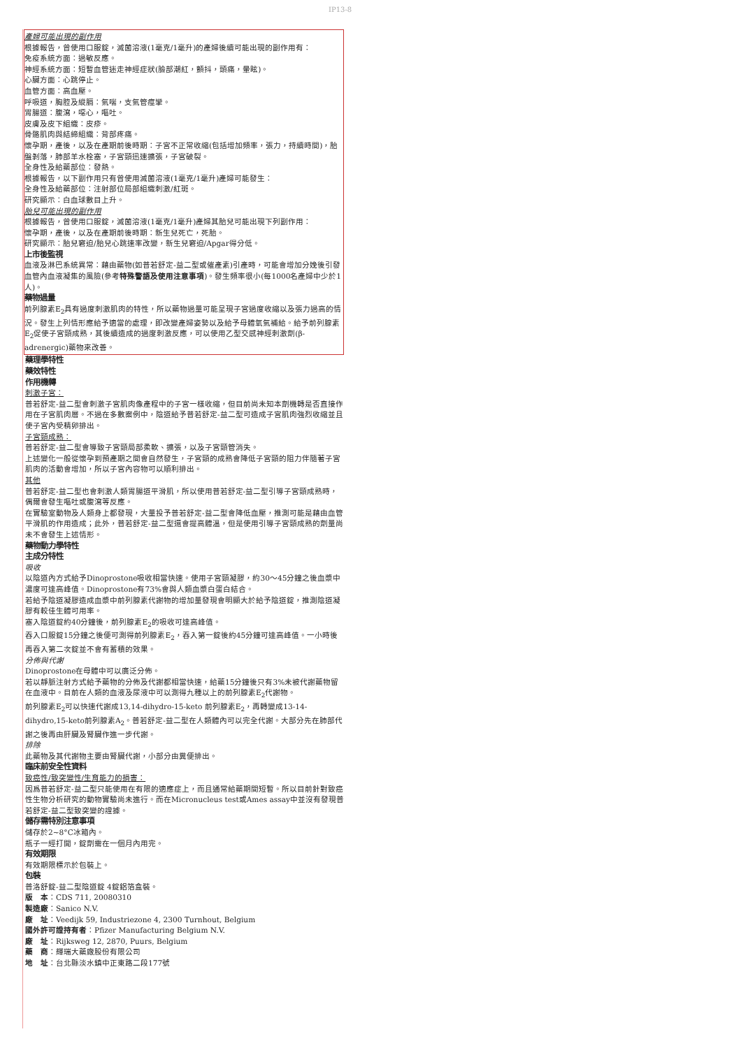IP13-8
產婦可能出現的副作用
根據報告，曾使用口服錠，滅菌溶液(1毫克/1毫升)的產婦後續可能出現的副作用有：
免疫系統方面：過敏反應。
神經系統方面：短暫血管迷走神經症狀(臉部潮紅，顫抖，頭痛，暈眩)。
心臟方面：心跳停止。
血管方面：高血壓。
呼吸道，胸腔及縱膈：氣喘，支氣管痙攣。
胃腸道：腹瀉，噁心，嘔吐。
皮膚及皮下組織：皮疹。
骨骼肌肉與結締組織：背部疼痛。
懷孕期，產後，以及在產期前後時期：子宮不正常收縮(包括增加頻率，張力，持續時間)，胎盤剝落，肺部羊水栓塞，子宮頸迅速擴張，子宮破裂。
全身性及給藥部位：發熱。
根據報告，以下副作用只有曾使用滅菌溶液(1毫克/1毫升)產婦可能發生：
全身性及給藥部位：注射部位局部組織刺激/紅斑。
研究顯示：白血球數目上升。
胎兒可能出現的副作用
根據報告，曾使用口服錠，滅菌溶液(1毫克/1毫升)產婦其胎兒可能出現下列副作用：
懷孕期，產後，以及在產期前後時期：新生兒死亡，死胎。
研究顯示：胎兒窘迫/胎兒心跳速率改變，新生兒窘迫/Apgar得分低。
上市後監視
血液及淋巴系統異常：藉由藥物(如普若舒定-益二型或催產素)引產時，可能會增加分娩後引發血管內血液凝集的風險(參考特殊警語及使用注意事項)。發生頻率很小(每1000名產婦中少於1人)。
藥物過量
前列腺素E<sub>2</sub>具有過度刺激肌肉的特性，所以藥物過量可能呈現子宮過度收縮以及張力過高的情況。發生上列情形應給予適當的處理，即改變產婦姿勢以及給予母體氧氣補給。給予前列腺素E<sub>2</sub>促使子宮頸成熟，其後續造成的過度刺激反應，可以使用乙型交感神經刺激劑(β-adrenergic)藥物來改善。
藥理學特性
藥效特性
作用機轉
刺激子宮：
普若舒定-益二型會刺激子宮肌肉像產程中的子宮一樣收縮，但目前尚未知本劑機轉是否直接作用在子宮肌肉層。不過在多數案例中，陰道給予普若舒定-益二型可造成子宮肌肉強烈收縮並且使子宮內受精卵排出。
子宮頸成熟：
普若舒定-益二型會導致子宮頸局部柔軟、擴張，以及子宮頸管消失。
上述變化一般從懷孕到預產期之間會自然發生，子宮頸的成熟會降低子宮頸的阻力伴隨著子宮肌肉的活動會增加，所以子宮內容物可以順利排出。
其他
普若舒定-益二型也會刺激人類胃腸道平滑肌，所以使用普若舒定-益二型引導子宮頸成熟時，偶爾會發生嘔吐或腹瀉等反應。
在實驗室動物及人類身上都發現，大量投予普若舒定-益二型會降低血壓，推測可能是藉由血管平滑肌的作用造成；此外，普若舒定-益二型還會提高體溫，但是使用引導子宮頸成熟的劑量尚未不會發生上述情形。
藥物動力學特性
主成分特性
吸收
以陰道內方式給予Dinoprostone吸收相當快速。使用子宮頸凝膠，約30～45分鐘之後血漿中濃度可達高峰值。Dinoprostone有73%會與人類血漿白蛋白結合。
若給予陰道凝膠造成血漿中前列腺素代謝物的增加量發現會明顯大於給予陰道錠，推測陰道凝膠有較佳生體可用率。
塞入陰道錠約40分鐘後，前列腺素E<sub>2</sub>的吸收可達高峰值。
吞入口服錠15分鐘之後便可測得前列腺素E<sub>2</sub>，吞入第一錠後約45分鐘可達高峰值。一小時後再吞入第二次錠並不會有蓄積的效果。
分佈與代謝
Dinoprostone在母體中可以廣泛分佈。
若以靜脈注射方式給予藥物的分佈及代謝都相當快速，給藥15分鐘後只有3%未被代謝藥物留在血液中。目前在人類的血液及尿液中可以測得九種以上的前列腺素E<sub>2</sub>代謝物。
前列腺素E<sub>2</sub>可以快速代謝成13,14-dihydro-15-keto 前列腺素E<sub>2</sub>，再轉變成13-14-dihydro,15-keto前列腺素A<sub>2</sub>。普若舒定-益二型在人類體內可以完全代謝。大部分先在肺部代謝之後再由肝臟及腎臟作進一步代謝。
排除
此藥物及其代謝物主要由腎臟代謝，小部分由糞便排出。
臨床前安全性資料
致癌性/致突變性/生育能力的損害：
因爲普若舒定-益二型只能使用在有限的適應症上，而且通常給藥期間短暫。所以目前針對致癌性生物分析研究的動物實驗尚未進行。而在Micronucleus test或Ames assay中並沒有發現普若舒定-益二型致突變的證據。
儲存需特別注意事項
儲存於2~8°C冰箱內。
瓶子一經打開，錠劑需在一個月內用完。
有效期限
有效期限標示於包裝上。
包裝
普洛舒錠-益二型陰道錠 4錠鋁箔盒裝。
版　本：CDS 711, 20080310
製造廠：Sanico N.V.
廠　址：Veedijk 59, Industriezone 4, 2300 Turnhout, Belgium
國外許可證持有者：Pfizer Manufacturing Belgium N.V.
廠　址：Rijksweg 12, 2870, Puurs, Belgium
藥　商：輝瑞大藥廠股份有限公司
地　址：台北縣淡水鎮中正東路二段177號